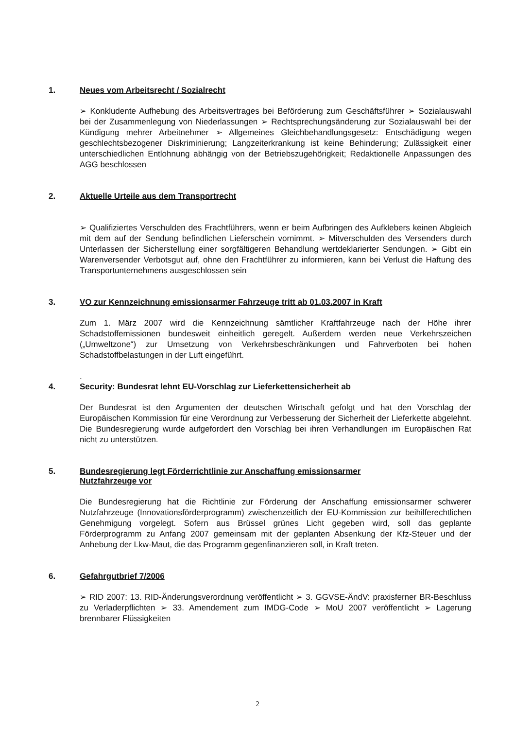1. Neues vom Arbeitsrecht / Sozialrecht
➢ Konkludente Aufhebung des Arbeitsvertrages bei Beförderung zum Geschäftsführer ➢ Sozialauswahl bei der Zusammenlegung von Niederlassungen ➢ Rechtsprechungsänderung zur Sozialauswahl bei der Kündigung mehrer Arbeitnehmer ➢ Allgemeines Gleichbehandlungsgesetz: Entschädigung wegen geschlechtsbezogener Diskriminierung; Langzeiterkrankung ist keine Behinderung; Zulässigkeit einer unterschiedlichen Entlohnung abhängig von der Betriebszugehörigkeit; Redaktionelle Anpassungen des AGG beschlossen
2. Aktuelle Urteile aus dem Transportrecht
➢ Qualifiziertes Verschulden des Frachtführers, wenn er beim Aufbringen des Aufklebers keinen Abgleich mit dem auf der Sendung befindlichen Lieferschein vornimmt. ➢ Mitverschulden des Versenders durch Unterlassen der Sicherstellung einer sorgfältigeren Behandlung wertdeklarierter Sendungen. ➢ Gibt ein Warenversender Verbotsgut auf, ohne den Frachtführer zu informieren, kann bei Verlust die Haftung des Transportunternehmens ausgeschlossen sein
3. VO zur Kennzeichnung emissionsarmer Fahrzeuge tritt ab 01.03.2007 in Kraft
Zum 1. März 2007 wird die Kennzeichnung sämtlicher Kraftfahrzeuge nach der Höhe ihrer Schadstoffemissionen bundesweit einheitlich geregelt. Außerdem werden neue Verkehrszeichen („Umweltzone“) zur Umsetzung von Verkehrsbeschränkungen und Fahrverboten bei hohen Schadstoffbelastungen in der Luft eingeführt.
.
4. Security: Bundesrat lehnt EU-Vorschlag zur Lieferkettensicherheit ab
Der Bundesrat ist den Argumenten der deutschen Wirtschaft gefolgt und hat den Vorschlag der Europäischen Kommission für eine Verordnung zur Verbesserung der Sicherheit der Lieferkette abgelehnt. Die Bundesregierung wurde aufgefordert den Vorschlag bei ihren Verhandlungen im Europäischen Rat nicht zu unterstützen.
5. Bundesregierung legt Förderrichtlinie zur Anschaffung emissionsarmer
Nutzfahrzeuge vor
Die Bundesregierung hat die Richtlinie zur Förderung der Anschaffung emissionsarmer schwerer Nutzfahrzeuge (Innovationsförderprogramm) zwischenzeitlich der EU-Kommission zur beihilferechtlichen Genehmigung vorgelegt. Sofern aus Brüssel grünes Licht gegeben wird, soll das geplante Förderprogramm zu Anfang 2007 gemeinsam mit der geplanten Absenkung der Kfz-Steuer und der Anhebung der Lkw-Maut, die das Programm gegenfinanzieren soll, in Kraft treten.
6. Gefahrgutbrief 7/2006
➢ RID 2007: 13. RID-Änderungsverordnung veröffentlicht ➢ 3. GGVSE-ÄndV: praxisferner BR-Beschluss zu Verladerpflichten ➢ 33. Amendement zum IMDG-Code ➢ MoU 2007 veröffentlicht ➢ Lagerung brennbarer Flüssigkeiten
2